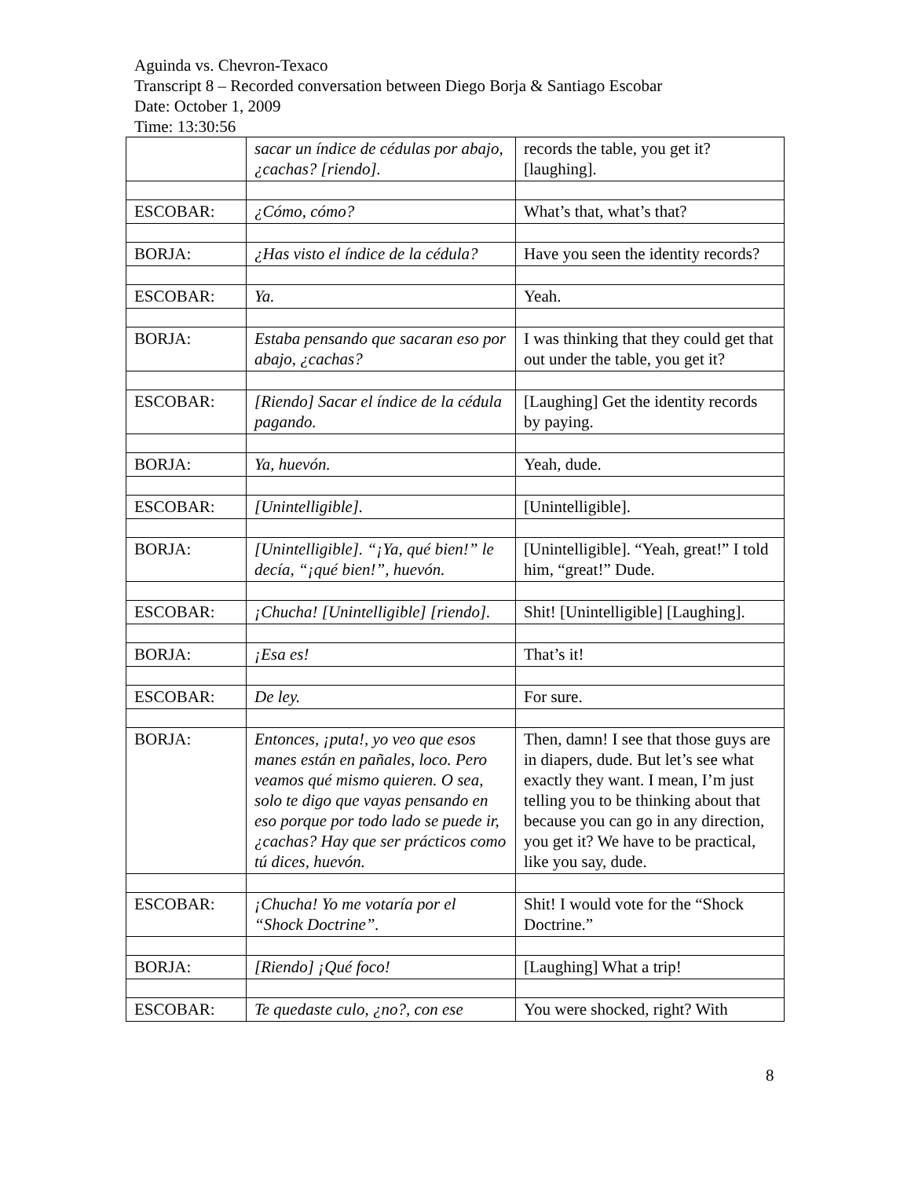Aguinda vs. Chevron-Texaco
Transcript 8 – Recorded conversation between Diego Borja & Santiago Escobar
Date: October 1, 2009
Time: 13:30:56
| | sacar un índice de cédulas por abajo, ¿cachas? [riendo]. | records the table, you get it? [laughing]. |
| ESCOBAR: | ¿Cómo, cómo? | What’s that, what’s that? |
| BORJA: | ¿Has visto el índice de la cédula? | Have you seen the identity records? |
| ESCOBAR: | Ya. | Yeah. |
| BORJA: | Estaba pensando que sacaran eso por abajo, ¿cachas? | I was thinking that they could get that out under the table, you get it? |
| ESCOBAR: | [Riendo] Sacar el índice de la cédula pagando. | [Laughing] Get the identity records by paying. |
| BORJA: | Ya, huevón. | Yeah, dude. |
| ESCOBAR: | [Unintelligible]. | [Unintelligible]. |
| BORJA: | [Unintelligible]. “¡Ya, qué bien!” le decía, “¡qué bien!”, huevón. | [Unintelligible]. “Yeah, great!” I told him, “great!” Dude. |
| ESCOBAR: | ¡Chucha! [Unintelligible] [riendo]. | Shit! [Unintelligible] [Laughing]. |
| BORJA: | ¡Esa es! | That’s it! |
| ESCOBAR: | De ley. | For sure. |
| BORJA: | Entonces, ¡puta!, yo veo que esos manes están en pañales, loco. Pero veamos qué mismo quieren. O sea, solo te digo que vayas pensando en eso porque por todo lado se puede ir, ¿cachas? Hay que ser prácticos como tú dices, huevón. | Then, damn! I see that those guys are in diapers, dude. But let’s see what exactly they want. I mean, I’m just telling you to be thinking about that because you can go in any direction, you get it? We have to be practical, like you say, dude. |
| ESCOBAR: | ¡Chucha! Yo me votaría por el “Shock Doctrine”. | Shit! I would vote for the “Shock Doctrine.” |
| BORJA: | [Riendo] ¡Qué foco! | [Laughing] What a trip! |
| ESCOBAR: | Te quedaste culo, ¿no?, con ese | You were shocked, right? With |
8